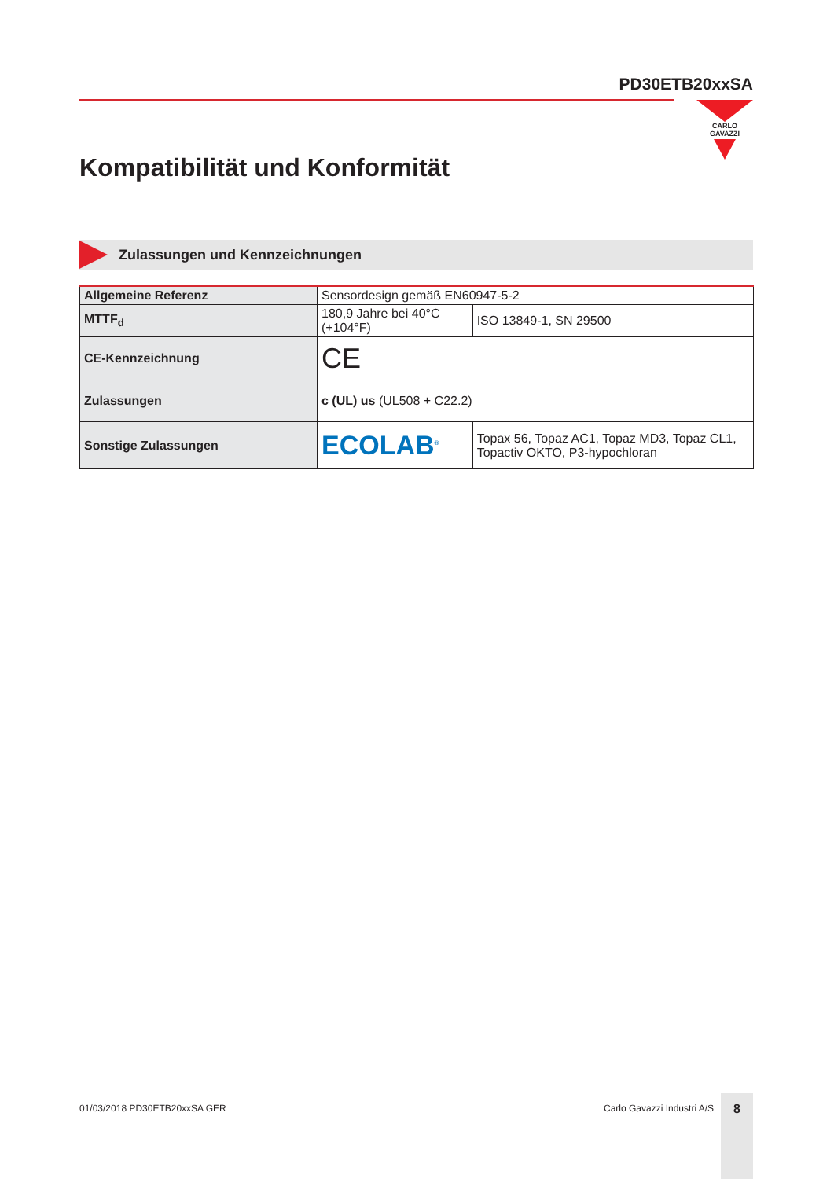PD30ETB20xxSA
CARLO GAVAZZI
Kompatibilität und Konformität
Zulassungen und Kennzeichnungen
| Allgemeine Referenz | Sensordesign gemäß EN60947-5-2 | |
| MTTF<sub>d</sub> | 180,9 Jahre bei 40°C (+104°F) | ISO 13849-1, SN 29500 |
| CE-Kennzeichnung | CE | |
| Zulassungen | c (UL) us (UL508 + C22.2) | |
| Sonstige Zulassungen | ECOLAB<sup>®</sup> | Topax 56, Topaz AC1, Topaz MD3, Topaz CL1, Topactiv OKTO, P3-hypochloran |
01/03/2018 PD30ETB20xxSA GER Carlo Gavazzi Industri A/S
8